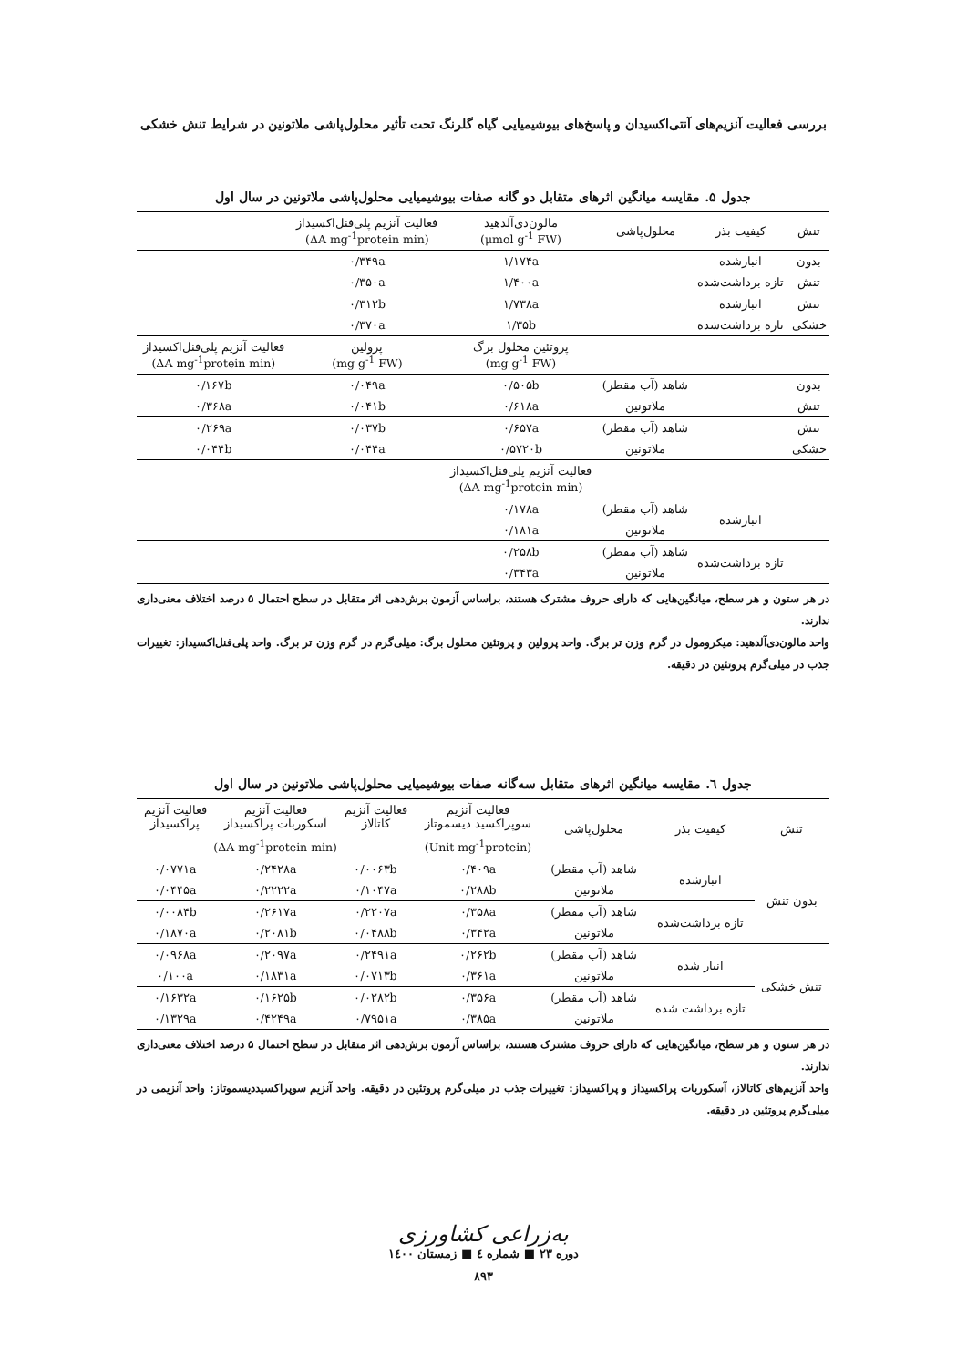بررسی فعالیت آنزیم‌های آنتی‌اکسیدان و پاسخ‌های بیوشیمیایی گیاه گلرنگ تحت تأثیر محلول‌پاشی ملاتونین در شرایط تنش خشکی
جدول ۵. مقایسه میانگین اثرهای متقابل دو گانه صفات بیوشیمیایی محلول‌پاشی ملاتونین در سال اول
| تنش | کیفیت بذر | محلول‌پاشی | مالون‌دی‌آلدهید (μmol g<sup>-1</sup> FW) | فعالیت آنزیم پلی‌فنل‌اکسیداز (ΔA mg<sup>-1</sup>protein min) | |
| --- | --- | --- | --- | --- | --- |
| بدون | انبارشده | | ۱/۱۷۴a | ۰/۳۴۹a | |
| تنش | تازه برداشت‌شده | | ۱/۴۰۰a | ۰/۳۵۰a | |
| تنش | انبارشده | | ۱/۷۳۸a | ۰/۳۱۲b | |
| خشکی | تازه برداشت‌شده | | ۱/۳۵b | ۰/۳۷۰a | |
| | | | پروتئین محلول برگ (mg g<sup>-1</sup> FW) | پرولین (mg g<sup>-1</sup> FW) | فعالیت آنزیم پلی‌فنل‌اکسیداز (ΔA mg<sup>-1</sup>protein min) |
| بدون | | شاهد (آب مقطر) | ۰/۵۰۵b | ۰/۰۴۹a | ۰/۱۶۷b |
| تنش | | ملاتونین | ۰/۶۱۸a | ۰/۰۴۱b | ۰/۳۶۸a |
| تنش | | شاهد (آب مقطر) | ۰/۶۵۷a | ۰/۰۳۷b | ۰/۲۶۹a |
| خشکی | | ملاتونین | ۰/۵۷۲۰b | ۰/۰۴۴a | ۰/۰۴۴b |
| | | | فعالیت آنزیم پلی‌فنل‌اکسیداز (ΔA mg<sup>-1</sup>protein min) | | |
| | انبارشده | شاهد (آب مقطر) | ۰/۱۷۸a | | |
| | | ملاتونین | ۰/۱۸۱a | | |
| | تازه برداشت‌شده | شاهد (آب مقطر) | ۰/۲۵۸b | | |
| | | ملاتونین | ۰/۳۴۳a | | |
در هر ستون و هر سطح، میانگین‌هایی که دارای حروف مشترک هستند، براساس آزمون برش‌دهی اثر متقابل در سطح احتمال ۵ درصد اختلاف معنی‌داری ندارند.
واحد مالون‌دی‌آلدهید: میکرومول در گرم وزن تر برگ. واحد پرولین و پروتئین محلول برگ: میلی‌گرم در گرم وزن تر برگ. واحد پلی‌فنل‌اکسیداز: تغییرات جذب در میلی‌گرم پروتئین در دقیقه.
جدول ٦. مقایسه میانگین اثرهای متقابل سه‌گانه صفات بیوشیمیایی محلول‌پاشی ملاتونین در سال اول
| تنش | کیفیت بذر | محلول‌پاشی | فعالیت آنزیم سوپراکسید دیسموتاز | فعالیت آنزیم کاتالاز | فعالیت آنزیم آسکوربات پراکسیداز | فعالیت آنزیم پراکسیداز |
| --- | --- | --- | --- | --- | --- | --- |
| | | | (Unit mg<sup>-1</sup>protein) | (ΔA mg<sup>-1</sup>protein min) | | |
| بدون تنش | انبارشده | شاهد (آب مقطر) | ۰/۴۰۹a | ۰/۰۰۶۳b | ۰/۲۴۲۸a | ۰/۰۷۷۱a |
| | | ملاتونین | ۰/۲۸۸b | ۰/۱۰۴۷a | ۰/۲۲۲۲a | ۰/۰۴۴۵a |
| | تازه برداشت‌شده | شاهد (آب مقطر) | ۰/۳۵۸a | ۰/۲۲۰۷a | ۰/۲۶۱۷a | ۰/۰۰۸۴b |
| | | ملاتونین | ۰/۳۴۲a | ۰/۰۴۸۸b | ۰/۲۰۸۱b | ۰/۱۸۷۰a |
| تنش خشکی | انبار شده | شاهد (آب مقطر) | ۰/۲۶۲b | ۰/۲۴۹۱a | ۰/۲۰۹۷a | ۰/۰۹۶۸a |
| | | ملاتونین | ۰/۳۶۱a | ۰/۰۷۱۳b | ۰/۱۸۳۱a | ۰/۱۰۰a |
| | تازه برداشت شده | شاهد (آب مقطر) | ۰/۳۵۶a | ۰/۰۲۸۲b | ۰/۱۶۲۵b | ۰/۱۶۳۲a |
| | | ملاتونین | ۰/۳۸۵a | ۰/۷۹۵۱a | ۰/۴۲۴۹a | ۰/۱۳۲۹a |
در هر ستون و هر سطح، میانگین‌هایی که دارای حروف مشترک هستند، براساس آزمون برش‌دهی اثر متقابل در سطح احتمال ۵ درصد اختلاف معنی‌داری ندارند.
واحد آنزیم‌های کاتالاز، آسکوربات پراکسیداز و پراکسیداز: تغییرات جذب در میلی‌گرم پروتئین در دقیقه. واحد آنزیم سوپراکسیددیسموتاز: واحد آنزیمی در میلی‌گرم پروتئین در دقیقه.
به‌زراعی کشاورزی
دوره ۲۳ ■ شماره ٤ ■ زمستان ۱٤۰۰
۸۹۳